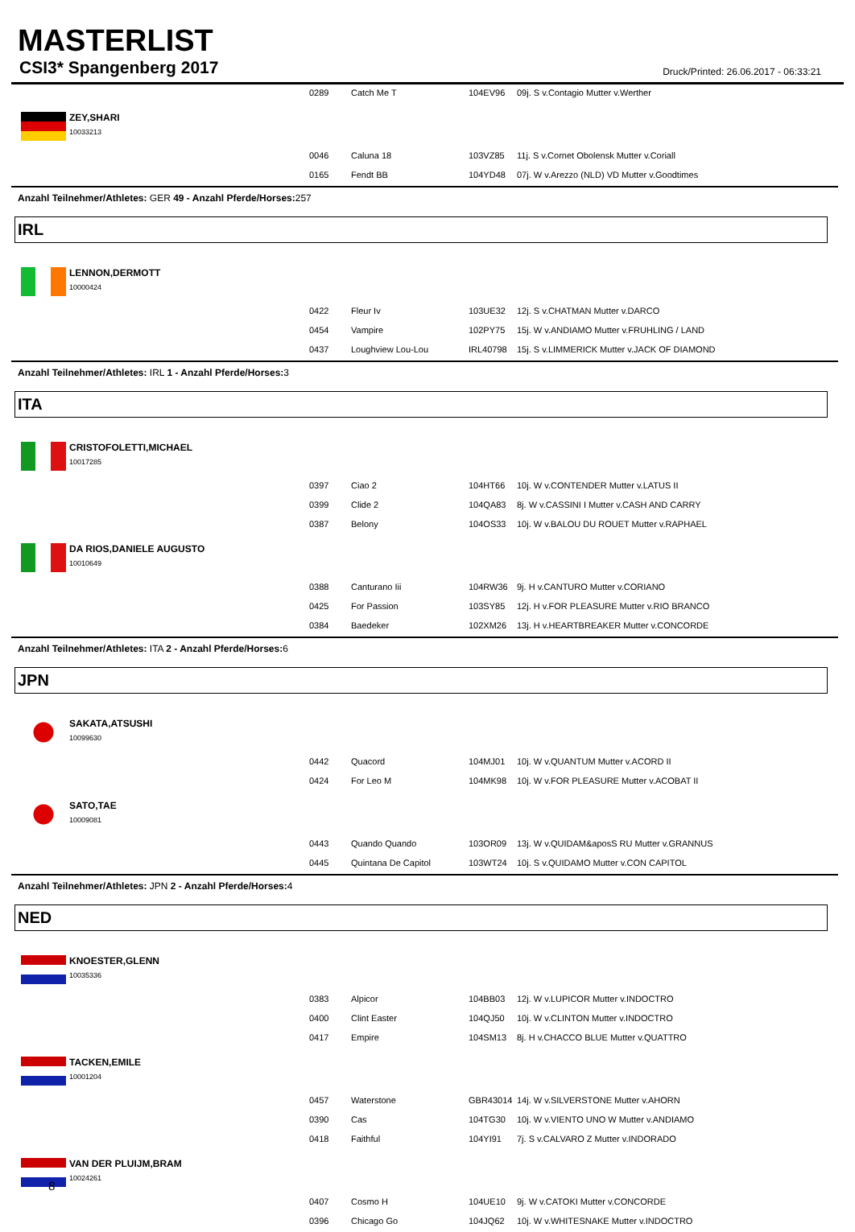MASTERLIST
CSI3* Spangenberg 2017 Druck/Printed: 26.06.2017 - 06:33:21
| | 0289 | Catch Me T | 104EV96 | 09j. S v.Contagio Mutter v.Werther |
| ZEY,SHARI 10033213 | | | | |
| | 0046 | Caluna 18 | 103VZ85 | 11j. S v.Cornet Obolensk Mutter v.Coriall |
| | 0165 | Fendt BB | 104YD48 | 07j. W v.Arezzo (NLD) VD Mutter v.Goodtimes |
Anzahl Teilnehmer/Athletes: GER 49 - Anzahl Pferde/Horses: 257
IRL
| LENNON,DERMOTT 10000424 | | | | |
| | 0422 | Fleur Iv | 103UE32 | 12j. S v.CHATMAN Mutter v.DARCO |
| | 0454 | Vampire | 102PY75 | 15j. W v.ANDIAMO Mutter v.FRUHLING / LAND |
| | 0437 | Loughview Lou-Lou | IRL40798 | 15j. S v.LIMMERICK Mutter v.JACK OF DIAMOND |
Anzahl Teilnehmer/Athletes: IRL 1 - Anzahl Pferde/Horses: 3
ITA
| CRISTOFOLETTI,MICHAEL 10017285 | | | | |
| | 0397 | Ciao 2 | 104HT66 | 10j. W v.CONTENDER Mutter v.LATUS II |
| | 0399 | Clide 2 | 104QA83 | 8j. W v.CASSINI I Mutter v.CASH AND CARRY |
| | 0387 | Belony | 104OS33 | 10j. W v.BALOU DU ROUET Mutter v.RAPHAEL |
| DA RIOS,DANIELE AUGUSTO 10010649 | | | | |
| | 0388 | Canturano Iii | 104RW36 | 9j. H v.CANTURO Mutter v.CORIANO |
| | 0425 | For Passion | 103SY85 | 12j. H v.FOR PLEASURE Mutter v.RIO BRANCO |
| | 0384 | Baedeker | 102XM26 | 13j. H v.HEARTBREAKER Mutter v.CONCORDE |
Anzahl Teilnehmer/Athletes: ITA 2 - Anzahl Pferde/Horses: 6
JPN
| SAKATA,ATSUSHI 10099630 | | | | |
| | 0442 | Quacord | 104MJ01 | 10j. W v.QUANTUM Mutter v.ACORD II |
| | 0424 | For Leo M | 104MK98 | 10j. W v.FOR PLEASURE Mutter v.ACOBAT II |
| SATO,TAE 10009081 | | | | |
| | 0443 | Quando Quando | 103OR09 | 13j. W v.QUIDAM&aposS RU Mutter v.GRANNUS |
| | 0445 | Quintana De Capitol | 103WT24 | 10j. S v.QUIDAMO Mutter v.CON CAPITOL |
Anzahl Teilnehmer/Athletes: JPN 2 - Anzahl Pferde/Horses: 4
NED
| KNOESTER,GLENN 10035336 | | | | |
| | 0383 | Alpicor | 104BB03 | 12j. W v.LUPICOR Mutter v.INDOCTRO |
| | 0400 | Clint Easter | 104QJ50 | 10j. W v.CLINTON Mutter v.INDOCTRO |
| | 0417 | Empire | 104SM13 | 8j. H v.CHACCO BLUE Mutter v.QUATTRO |
| TACKEN,EMILE 10001204 | | | | |
| | 0457 | Waterstone | GBR43014 | 14j. W v.SILVERSTONE Mutter v.AHORN |
| | 0390 | Cas | 104TG30 | 10j. W v.VIENTO UNO W Mutter v.ANDIAMO |
| | 0418 | Faithful | 104YI91 | 7j. S v.CALVARO Z Mutter v.INDORADO |
| VAN DER PLUIJM,BRAM 10024261 | | | | |
| | 0407 | Cosmo H | 104UE10 | 9j. W v.CATOKI Mutter v.CONCORDE |
| | 0396 | Chicago Go | 104JQ62 | 10j. W v.WHITESNAKE Mutter v.INDOCTRO |
8